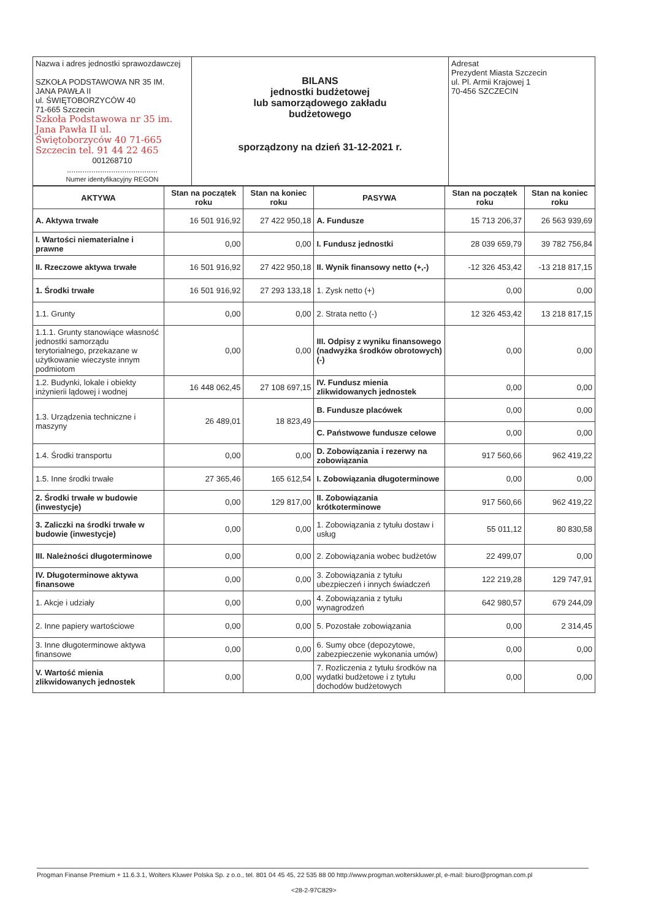| Nazwa i adres jednostki sprawozdawczej SZKOŁA PODSTAWOWA NR 35 IM. JANA PAWŁA II ul. ŚWIĘTOBORZYCÓW 40 71-665 Szczecin Szkoła Podstawowa nr 35 im. Jana Pawła II ul. Świętoborzyców 40 71-665 Szczecin tel. 91 44 22 465 001268710 ......................................... Numer identyfikacyjny REGON | BILANS jednostki budżetowej lub samorządowego zakładu budżetowego sporządzony na dzień 31-12-2021 r. | Adresat Prezydent Miasta Szczecin ul. Pl. Armii Krajowej 1 70-456 SZCZECIN |
| AKTYWA | Stan na początek roku | Stan na koniec roku | PASYWA | Stan na początek roku | Stan na koniec roku |
| --- | --- | --- | --- | --- | --- |
| A. Aktywa trwałe | 16 501 916,92 | 27 422 950,18 | A. Fundusze | 15 713 206,37 | 26 563 939,69 |
| I. Wartości niematerialne i prawne | 0,00 | 0,00 | I. Fundusz jednostki | 28 039 659,79 | 39 782 756,84 |
| II. Rzeczowe aktywa trwałe | 16 501 916,92 | 27 422 950,18 | II. Wynik finansowy netto (+,-) | -12 326 453,42 | -13 218 817,15 |
| 1. Środki trwałe | 16 501 916,92 | 27 293 133,18 | 1. Zysk netto (+) | 0,00 | 0,00 |
| 1.1. Grunty | 0,00 | 0,00 | 2. Strata netto (-) | 12 326 453,42 | 13 218 817,15 |
| 1.1.1. Grunty stanowiące własność jednostki samorządu terytorialnego, przekazane w użytkowanie wieczyste innym podmiotom | 0,00 | 0,00 | III. Odpisy z wyniku finansowego (nadwyżka środków obrotowych) (-) | 0,00 | 0,00 |
| 1.2. Budynki, lokale i obiekty inżynierii lądowej i wodnej | 16 448 062,45 | 27 108 697,15 | IV. Fundusz mienia zlikwidowanych jednostek | 0,00 | 0,00 |
| 1.3. Urządzenia techniczne i maszyny | 26 489,01 | 18 823,49 | B. Fundusze placówek | 0,00 | 0,00 |
| | | | C. Państwowe fundusze celowe | 0,00 | 0,00 |
| 1.4. Środki transportu | 0,00 | 0,00 | D. Zobowiązania i rezerwy na zobowiązania | 917 560,66 | 962 419,22 |
| 1.5. Inne środki trwałe | 27 365,46 | 165 612,54 | I. Zobowiązania długoterminowe | 0,00 | 0,00 |
| 2. Środki trwałe w budowie (inwestycje) | 0,00 | 129 817,00 | II. Zobowiązania krótkoterminowe | 917 560,66 | 962 419,22 |
| 3. Zaliczki na środki trwałe w budowie (inwestycje) | 0,00 | 0,00 | 1. Zobowiązania z tytułu dostaw i usług | 55 011,12 | 80 830,58 |
| III. Należności długoterminowe | 0,00 | 0,00 | 2. Zobowiązania wobec budżetów | 22 499,07 | 0,00 |
| IV. Długoterminowe aktywa finansowe | 0,00 | 0,00 | 3. Zobowiązania z tytułu ubezpieczeń i innych świadczeń | 122 219,28 | 129 747,91 |
| 1. Akcje i udziały | 0,00 | 0,00 | 4. Zobowiązania z tytułu wynagrodzeń | 642 980,57 | 679 244,09 |
| 2. Inne papiery wartościowe | 0,00 | 0,00 | 5. Pozostałe zobowiązania | 0,00 | 2 314,45 |
| 3. Inne długoterminowe aktywa finansowe | 0,00 | 0,00 | 6. Sumy obce (depozytowe, zabezpieczenie wykonania umów) | 0,00 | 0,00 |
| V. Wartość mienia zlikwidowanych jednostek | 0,00 | 0,00 | 7. Rozliczenia z tytułu środków na wydatki budżetowe i z tytułu dochodów budżetowych | 0,00 | 0,00 |
Progman Finanse Premium + 11.6.3.1, Wolters Kluwer Polska Sp. z o.o., tel. 801 04 45 45, 22 535 88 00 http://www.progman.wolterskluwer.pl, e-mail: biuro@progman.com.pl
<28-2-97C829>